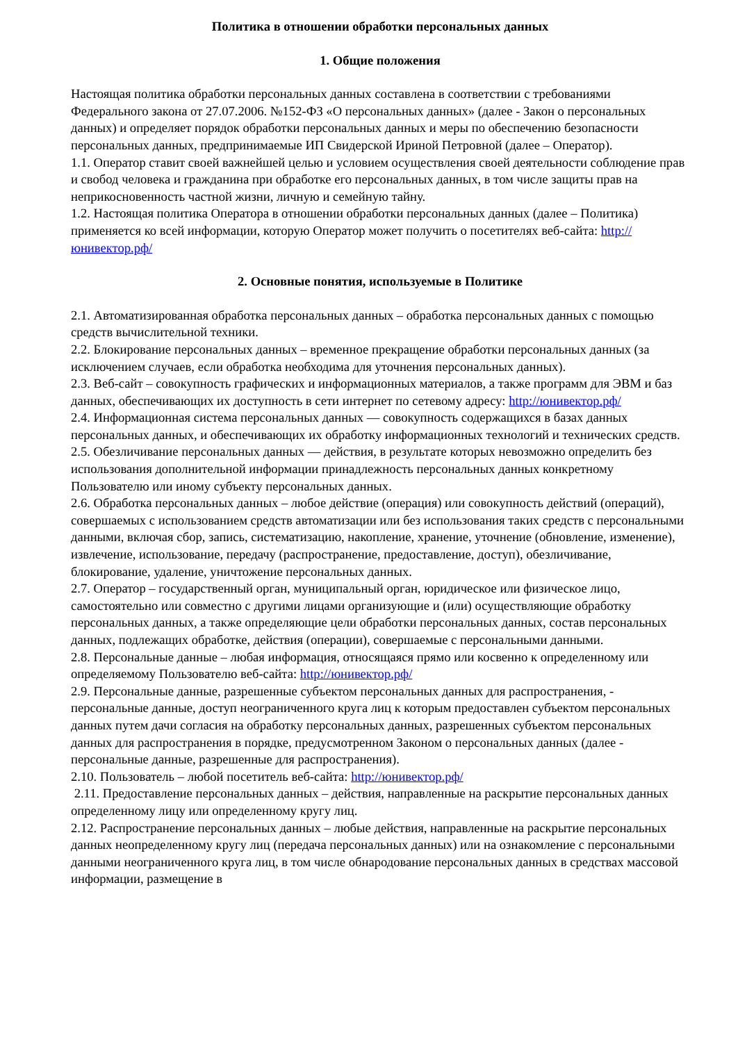Политика в отношении обработки персональных данных
1. Общие положения
Настоящая политика обработки персональных данных составлена в соответствии с требованиями Федерального закона от 27.07.2006. №152-ФЗ «О персональных данных» (далее - Закон о персональных данных) и определяет порядок обработки персональных данных и меры по обеспечению безопасности персональных данных, предпринимаемые ИП Свидерской Ириной Петровной (далее – Оператор).
1.1. Оператор ставит своей важнейшей целью и условием осуществления своей деятельности соблюдение прав и свобод человека и гражданина при обработке его персональных данных, в том числе защиты прав на неприкосновенность частной жизни, личную и семейную тайну.
1.2. Настоящая политика Оператора в отношении обработки персональных данных (далее – Политика) применяется ко всей информации, которую Оператор может получить о посетителях веб-сайта: http://юнивектор.рф/
2. Основные понятия, используемые в Политике
2.1. Автоматизированная обработка персональных данных – обработка персональных данных с помощью средств вычислительной техники.
2.2. Блокирование персональных данных – временное прекращение обработки персональных данных (за исключением случаев, если обработка необходима для уточнения персональных данных).
2.3. Веб-сайт – совокупность графических и информационных материалов, а также программ для ЭВМ и баз данных, обеспечивающих их доступность в сети интернет по сетевому адресу: http://юнивектор.рф/
2.4. Информационная система персональных данных — совокупность содержащихся в базах данных персональных данных, и обеспечивающих их обработку информационных технологий и технических средств.
2.5. Обезличивание персональных данных — действия, в результате которых невозможно определить без использования дополнительной информации принадлежность персональных данных конкретному Пользователю или иному субъекту персональных данных.
2.6. Обработка персональных данных – любое действие (операция) или совокупность действий (операций), совершаемых с использованием средств автоматизации или без использования таких средств с персональными данными, включая сбор, запись, систематизацию, накопление, хранение, уточнение (обновление, изменение), извлечение, использование, передачу (распространение, предоставление, доступ), обезличивание, блокирование, удаление, уничтожение персональных данных.
2.7. Оператор – государственный орган, муниципальный орган, юридическое или физическое лицо, самостоятельно или совместно с другими лицами организующие и (или) осуществляющие обработку персональных данных, а также определяющие цели обработки персональных данных, состав персональных данных, подлежащих обработке, действия (операции), совершаемые с персональными данными.
2.8. Персональные данные – любая информация, относящаяся прямо или косвенно к определенному или определяемому Пользователю веб-сайта: http://юнивектор.рф/
2.9. Персональные данные, разрешенные субъектом персональных данных для распространения, - персональные данные, доступ неограниченного круга лиц к которым предоставлен субъектом персональных данных путем дачи согласия на обработку персональных данных, разрешенных субъектом персональных данных для распространения в порядке, предусмотренном Законом о персональных данных (далее - персональные данные, разрешенные для распространения).
2.10. Пользователь – любой посетитель веб-сайта: http://юнивектор.рф/
2.11. Предоставление персональных данных – действия, направленные на раскрытие персональных данных определенному лицу или определенному кругу лиц.
2.12. Распространение персональных данных – любые действия, направленные на раскрытие персональных данных неопределенному кругу лиц (передача персональных данных) или на ознакомление с персональными данными неограниченного круга лиц, в том числе обнародование персональных данных в средствах массовой информации, размещение в